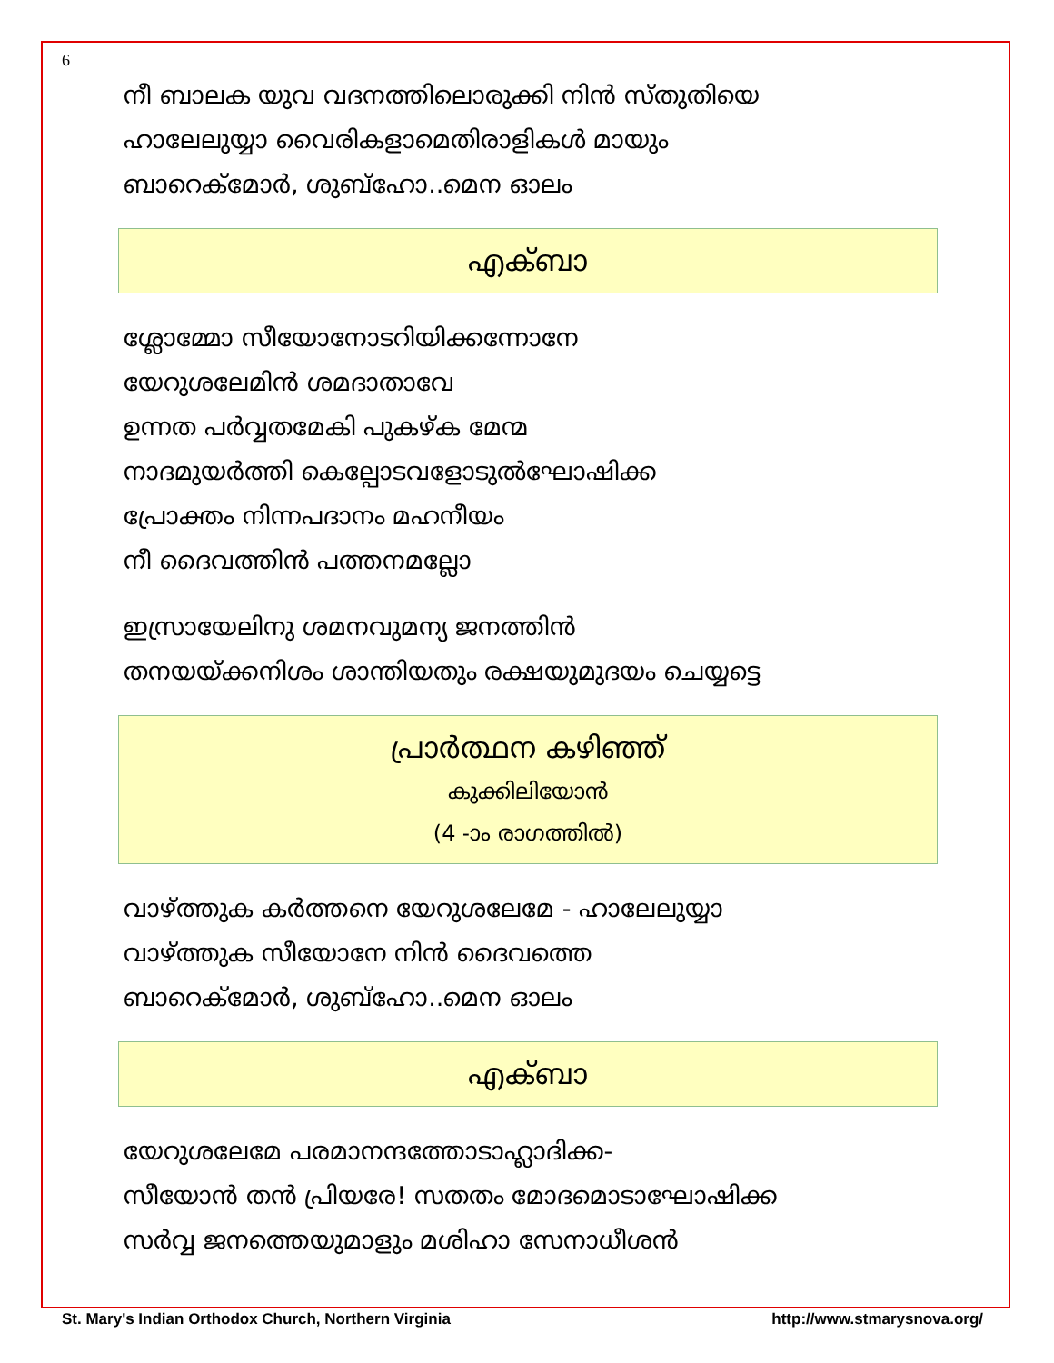6
നീ ബാലക യുവ വദനത്തിലൊരുക്കി നിൻ സ്തുതിയെ
ഹാലേലുയ്യാ വൈരികളാമെതിരാളികൾ മായും
ബാറെക്മോർ, ശുബ്ഹോ..മെന ഓലം
എക്ബാ
ശ്ലോമ്മോ സീയോനോടറിയിക്കന്നോനേ
യേറുശലേമിൻ ശമദാതാവേ
ഉന്നത പർവ്വതമേകി പുകഴ്ക മേന്മ
നാദമുയർത്തി കെല്പോടവളോടുൽഘോഷിക്ക
പ്രോക്തം നിന്നപദാനം മഹനീയം
നീ ദൈവത്തിൻ പത്തനമല്ലോ
ഇസ്രായേലിനു ശമനവുമന്യ ജനത്തിൻ
തനയയ്ക്കനിശം ശാന്തിയതും രക്ഷയുമുദയം ചെയ്യട്ടെ
പ്രാർത്ഥന കഴിഞ്ഞ്
കുക്കിലിയോൻ
(4 -ാം രാഗത്തിൽ)
വാഴ്ത്തുക കർത്തനെ യേറുശലേമേ - ഹാലേലുയ്യാ
വാഴ്ത്തുക സീയോനേ നിൻ ദൈവത്തെ
ബാറെക്മോർ, ശുബ്ഹോ..മെന ഓലം
എക്ബാ
യേറുശലേമേ പരമാനന്ദത്തോടാഹ്ലാദിക്ക-
സീയോൻ തൻ പ്രിയരേ! സതതം മോദമൊടാഘോഷിക്ക
സർവ്വ ജനത്തെയുമാളും മശിഹാ സേനാധീശൻ
St. Mary's Indian Orthodox Church, Northern Virginia http://www.stmarysnova.org/